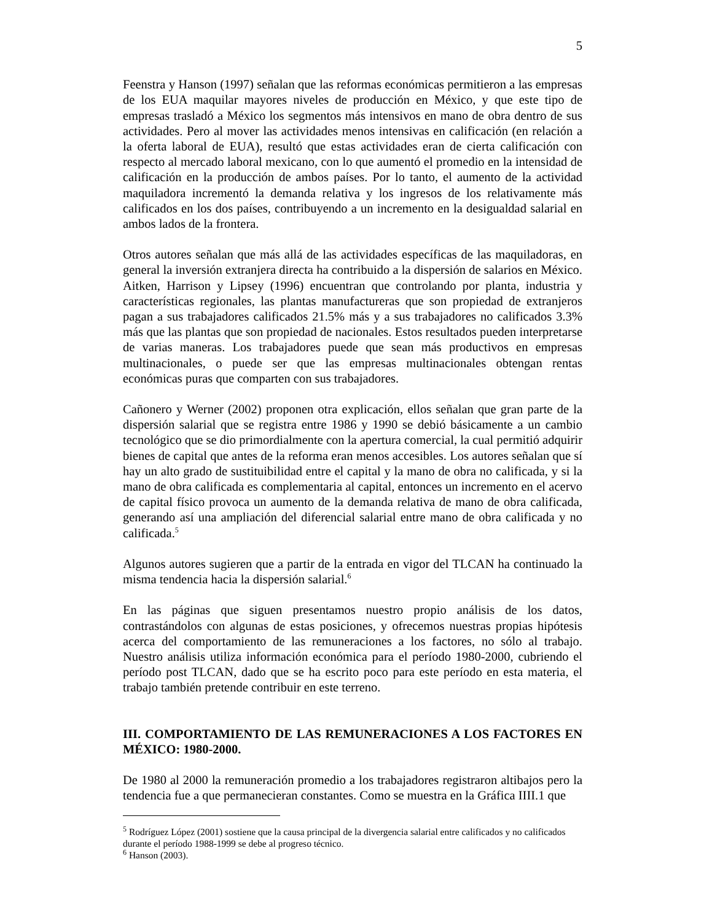5
Feenstra y Hanson (1997) señalan que las reformas económicas permitieron a las empresas de los EUA maquilar mayores niveles de producción en México, y que este tipo de empresas trasladó a México los segmentos más intensivos en mano de obra dentro de sus actividades. Pero al mover las actividades menos intensivas en calificación (en relación a la oferta laboral de EUA), resultó que estas actividades eran de cierta calificación con respecto al mercado laboral mexicano, con lo que aumentó el promedio en la intensidad de calificación en la producción de ambos países. Por lo tanto, el aumento de la actividad maquiladora incrementó la demanda relativa y los ingresos de los relativamente más calificados en los dos países, contribuyendo a un incremento en la desigualdad salarial en ambos lados de la frontera.
Otros autores señalan que más allá de las actividades específicas de las maquiladoras, en general la inversión extranjera directa ha contribuido a la dispersión de salarios en México. Aitken, Harrison y Lipsey (1996) encuentran que controlando por planta, industria y características regionales, las plantas manufactureras que son propiedad de extranjeros pagan a sus trabajadores calificados 21.5% más y a sus trabajadores no calificados 3.3% más que las plantas que son propiedad de nacionales. Estos resultados pueden interpretarse de varias maneras. Los trabajadores puede que sean más productivos en empresas multinacionales, o puede ser que las empresas multinacionales obtengan rentas económicas puras que comparten con sus trabajadores.
Cañonero y Werner (2002) proponen otra explicación, ellos señalan que gran parte de la dispersión salarial que se registra entre 1986 y 1990 se debió básicamente a un cambio tecnológico que se dio primordialmente con la apertura comercial, la cual permitió adquirir bienes de capital que antes de la reforma eran menos accesibles. Los autores señalan que sí hay un alto grado de sustituibilidad entre el capital y la mano de obra no calificada, y si la mano de obra calificada es complementaria al capital, entonces un incremento en el acervo de capital físico provoca un aumento de la demanda relativa de mano de obra calificada, generando así una ampliación del diferencial salarial entre mano de obra calificada y no calificada.<sup>5</sup>
Algunos autores sugieren que a partir de la entrada en vigor del TLCAN ha continuado la misma tendencia hacia la dispersión salarial.<sup>6</sup>
En las páginas que siguen presentamos nuestro propio análisis de los datos, contrastándolos con algunas de estas posiciones, y ofrecemos nuestras propias hipótesis acerca del comportamiento de las remuneraciones a los factores, no sólo al trabajo. Nuestro análisis utiliza información económica para el período 1980-2000, cubriendo el período post TLCAN, dado que se ha escrito poco para este período en esta materia, el trabajo también pretende contribuir en este terreno.
III. COMPORTAMIENTO DE LAS REMUNERACIONES A LOS FACTORES EN MÉXICO: 1980-2000.
De 1980 al 2000 la remuneración promedio a los trabajadores registraron altibajos pero la tendencia fue a que permanecieran constantes. Como se muestra en la Gráfica IIII.1 que
<sup>5</sup> Rodríguez López (2001) sostiene que la causa principal de la divergencia salarial entre calificados y no calificados durante el período 1988-1999 se debe al progreso técnico.
<sup>6</sup> Hanson (2003).